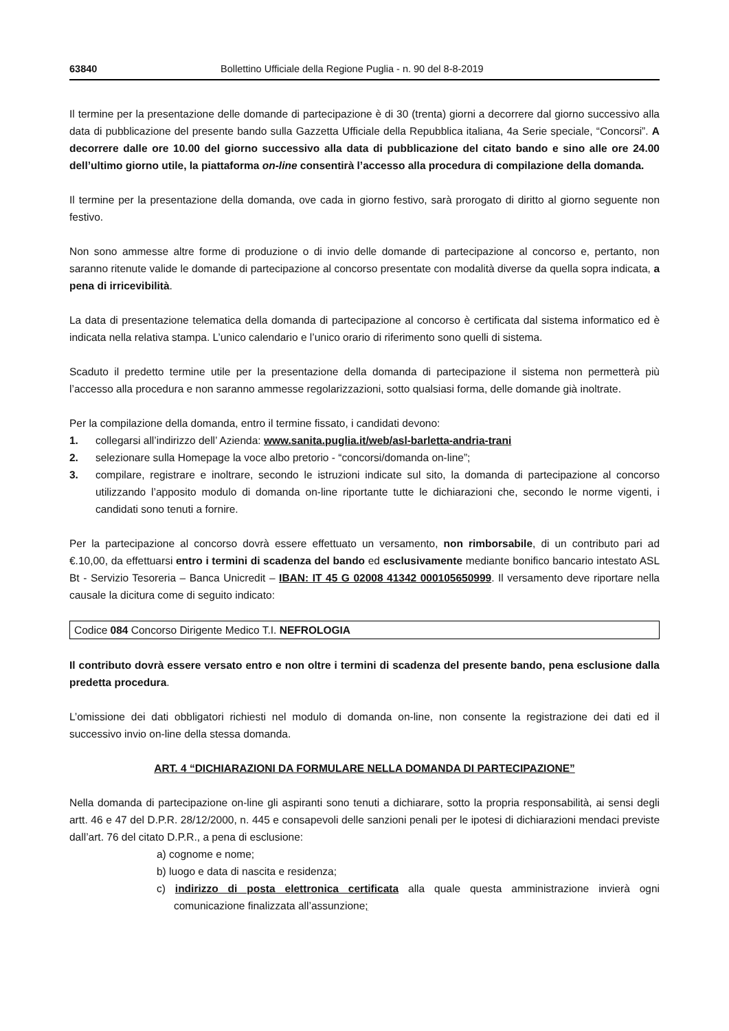63840 Bollettino Ufficiale della Regione Puglia - n. 90 del 8-8-2019
Il termine per la presentazione delle domande di partecipazione è di 30 (trenta) giorni a decorrere dal giorno successivo alla data di pubblicazione del presente bando sulla Gazzetta Ufficiale della Repubblica italiana, 4a Serie speciale, “Concorsi”. A decorrere dalle ore 10.00 del giorno successivo alla data di pubblicazione del citato bando e sino alle ore 24.00 dell’ultimo giorno utile, la piattaforma on-line consentirà l’accesso alla procedura di compilazione della domanda.
Il termine per la presentazione della domanda, ove cada in giorno festivo, sarà prorogato di diritto al giorno seguente non festivo.
Non sono ammesse altre forme di produzione o di invio delle domande di partecipazione al concorso e, pertanto, non saranno ritenute valide le domande di partecipazione al concorso presentate con modalità diverse da quella sopra indicata, a pena di irricevibilità.
La data di presentazione telematica della domanda di partecipazione al concorso è certificata dal sistema informatico ed è indicata nella relativa stampa. L’unico calendario e l’unico orario di riferimento sono quelli di sistema.
Scaduto il predetto termine utile per la presentazione della domanda di partecipazione il sistema non permetterà più l’accesso alla procedura e non saranno ammesse regolarizzazioni, sotto qualsiasi forma, delle domande già inoltrate.
Per la compilazione della domanda, entro il termine fissato, i candidati devono:
1. collegarsi all’indirizzo dell’ Azienda: www.sanita.puglia.it/web/asl-barletta-andria-trani
2. selezionare sulla Homepage la voce albo pretorio - “concorsi/domanda on-line”;
3. compilare, registrare e inoltrare, secondo le istruzioni indicate sul sito, la domanda di partecipazione al concorso utilizzando l’apposito modulo di domanda on-line riportante tutte le dichiarazioni che, secondo le norme vigenti, i candidati sono tenuti a fornire.
Per la partecipazione al concorso dovrà essere effettuato un versamento, non rimborsabile, di un contributo pari ad €.10,00, da effettuarsi entro i termini di scadenza del bando ed esclusivamente mediante bonifico bancario intestato ASL Bt - Servizio Tesoreria – Banca Unicredit – IBAN: IT 45 G 02008 41342 000105650999. Il versamento deve riportare nella causale la dicitura come di seguito indicato:
Codice 084 Concorso Dirigente Medico T.I. NEFROLOGIA
Il contributo dovrà essere versato entro e non oltre i termini di scadenza del presente bando, pena esclusione dalla predetta procedura.
L’omissione dei dati obbligatori richiesti nel modulo di domanda on-line, non consente la registrazione dei dati ed il successivo invio on-line della stessa domanda.
ART. 4 “DICHIARAZIONI DA FORMULARE NELLA DOMANDA DI PARTECIPAZIONE”
Nella domanda di partecipazione on-line gli aspiranti sono tenuti a dichiarare, sotto la propria responsabilità, ai sensi degli artt. 46 e 47 del D.P.R. 28/12/2000, n. 445 e consapevoli delle sanzioni penali per le ipotesi di dichiarazioni mendaci previste dall’art. 76 del citato D.P.R., a pena di esclusione:
a) cognome e nome;
b) luogo e data di nascita e residenza;
c) indirizzo di posta elettronica certificata alla quale questa amministrazione invierà ogni comunicazione finalizzata all’assunzione;